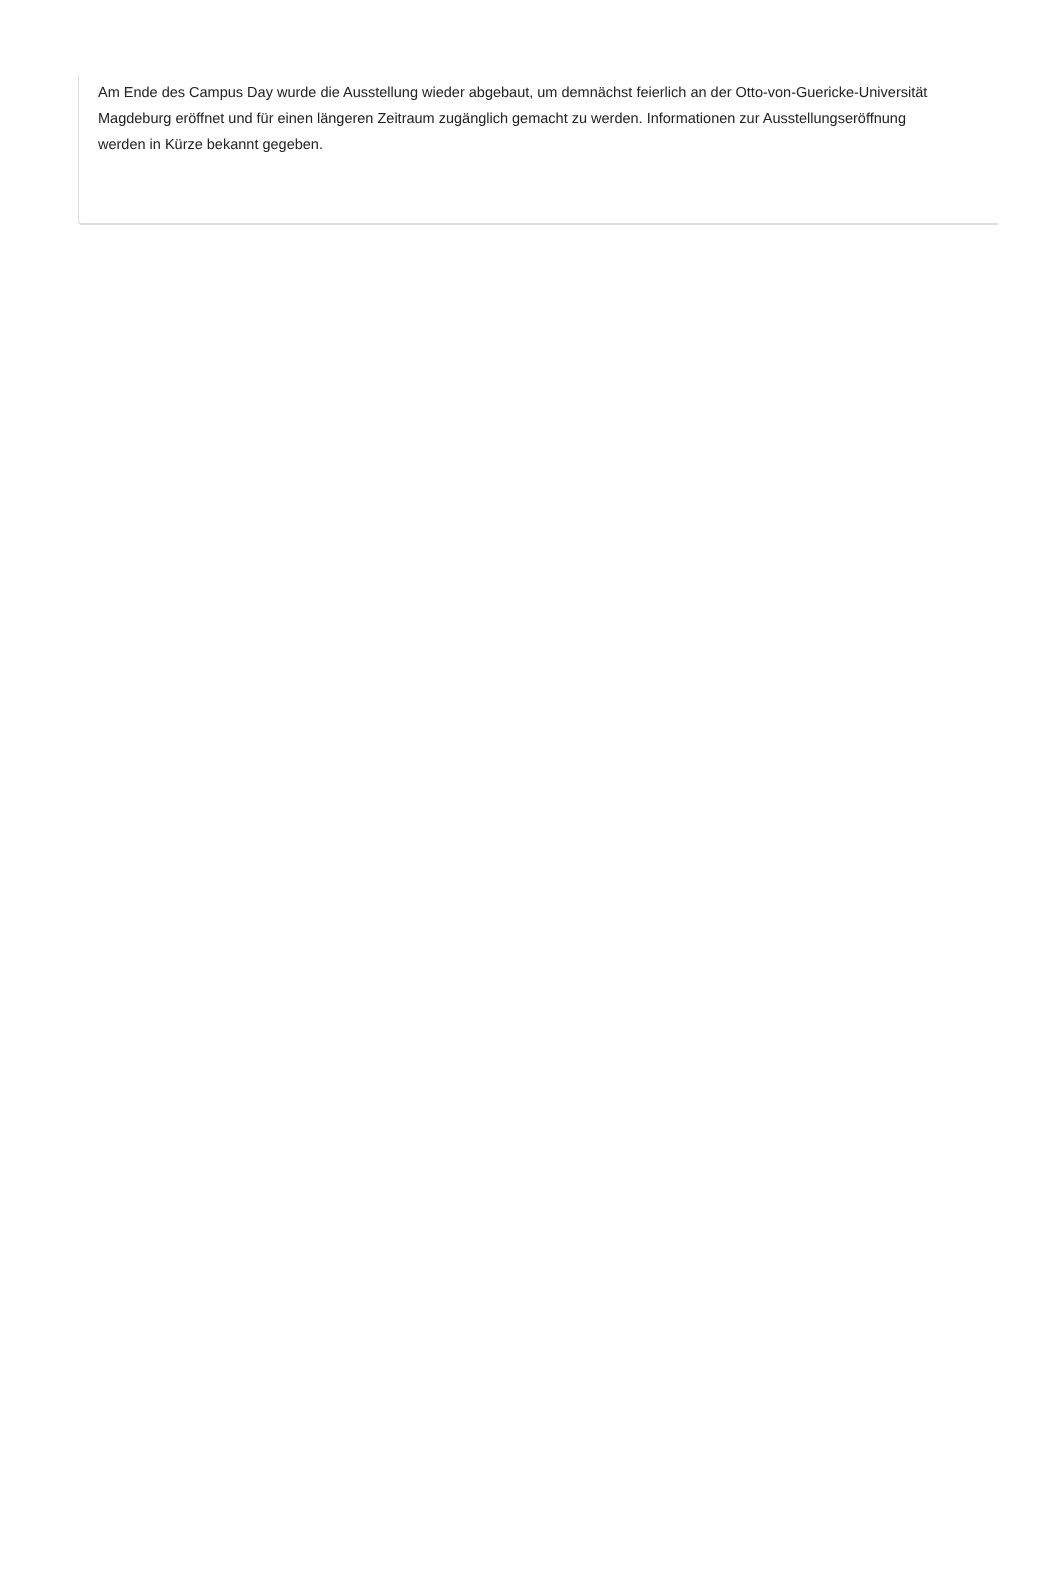Am Ende des Campus Day wurde die Ausstellung wieder abgebaut, um demnächst feierlich an der Otto-von-Guericke-Universität
Magdeburg eröffnet und für einen längeren Zeitraum zugänglich gemacht zu werden. Informationen zur Ausstellungseröffnung
werden in Kürze bekannt gegeben.